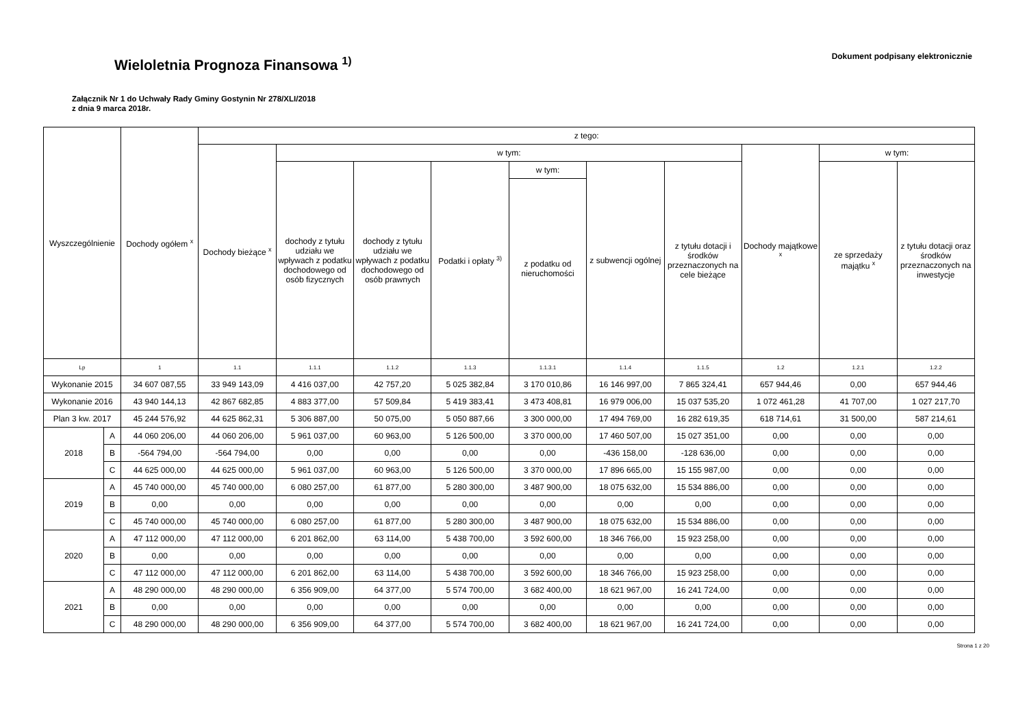Wieloletnia Prognoza Finansowa <sup>1)</sup>
Dokument podpisany elektronicznie
Załącznik Nr 1 do Uchwały Rady Gminy Gostynin Nr 278/XLI/2018
z dnia 9 marca 2018r.
| Wyszczególnienie | | Dochody ogółem <sup>x</sup> | z tego: | | | | | | | | | |
| --- | --- | --- | --- | --- | --- | --- | --- | --- | --- | --- | --- | --- |
| | | | Dochody bieżące <sup>x</sup> | w tym: | | | | | | Dochody majątkowe <sup>x</sup> | w tym: | |
| | | | | dochody z tytułu udziału we wpływach z podatku dochodowego od osób fizycznych | dochody z tytułu udziału we wpływach z podatku dochodowego od osób prawnych | Podatki i opłaty <sup>3)</sup> | w tym: | z subwencji ogólnej | z tytułu dotacji i środków przeznaczonych na cele bieżące | | ze sprzedaży majątku <sup>x</sup> | z tytułu dotacji oraz środków przeznaczonych na inwestycje |
| | | | | | | | z podatku od nieruchomości | | | | | |
| Lp | | 1 | 1.1 | 1.1.1 | 1.1.2 | 1.1.3 | 1.1.3.1 | 1.1.4 | 1.1.5 | 1.2 | 1.2.1 | 1.2.2 |
| Wykonanie 2015 | | 34 607 087,55 | 33 949 143,09 | 4 416 037,00 | 42 757,20 | 5 025 382,84 | 3 170 010,86 | 16 146 997,00 | 7 865 324,41 | 657 944,46 | 0,00 | 657 944,46 |
| Wykonanie 2016 | | 43 940 144,13 | 42 867 682,85 | 4 883 377,00 | 57 509,84 | 5 419 383,41 | 3 473 408,81 | 16 979 006,00 | 15 037 535,20 | 1 072 461,28 | 41 707,00 | 1 027 217,70 |
| Plan 3 kw. 2017 | | 45 244 576,92 | 44 625 862,31 | 5 306 887,00 | 50 075,00 | 5 050 887,66 | 3 300 000,00 | 17 494 769,00 | 16 282 619,35 | 618 714,61 | 31 500,00 | 587 214,61 |
| 2018 | A | 44 060 206,00 | 44 060 206,00 | 5 961 037,00 | 60 963,00 | 5 126 500,00 | 3 370 000,00 | 17 460 507,00 | 15 027 351,00 | 0,00 | 0,00 | 0,00 |
| | B | -564 794,00 | -564 794,00 | 0,00 | 0,00 | 0,00 | 0,00 | -436 158,00 | -128 636,00 | 0,00 | 0,00 | 0,00 |
| | C | 44 625 000,00 | 44 625 000,00 | 5 961 037,00 | 60 963,00 | 5 126 500,00 | 3 370 000,00 | 17 896 665,00 | 15 155 987,00 | 0,00 | 0,00 | 0,00 |
| 2019 | A | 45 740 000,00 | 45 740 000,00 | 6 080 257,00 | 61 877,00 | 5 280 300,00 | 3 487 900,00 | 18 075 632,00 | 15 534 886,00 | 0,00 | 0,00 | 0,00 |
| | B | 0,00 | 0,00 | 0,00 | 0,00 | 0,00 | 0,00 | 0,00 | 0,00 | 0,00 | 0,00 | 0,00 |
| | C | 45 740 000,00 | 45 740 000,00 | 6 080 257,00 | 61 877,00 | 5 280 300,00 | 3 487 900,00 | 18 075 632,00 | 15 534 886,00 | 0,00 | 0,00 | 0,00 |
| 2020 | A | 47 112 000,00 | 47 112 000,00 | 6 201 862,00 | 63 114,00 | 5 438 700,00 | 3 592 600,00 | 18 346 766,00 | 15 923 258,00 | 0,00 | 0,00 | 0,00 |
| | B | 0,00 | 0,00 | 0,00 | 0,00 | 0,00 | 0,00 | 0,00 | 0,00 | 0,00 | 0,00 | 0,00 |
| | C | 47 112 000,00 | 47 112 000,00 | 6 201 862,00 | 63 114,00 | 5 438 700,00 | 3 592 600,00 | 18 346 766,00 | 15 923 258,00 | 0,00 | 0,00 | 0,00 |
| 2021 | A | 48 290 000,00 | 48 290 000,00 | 6 356 909,00 | 64 377,00 | 5 574 700,00 | 3 682 400,00 | 18 621 967,00 | 16 241 724,00 | 0,00 | 0,00 | 0,00 |
| | B | 0,00 | 0,00 | 0,00 | 0,00 | 0,00 | 0,00 | 0,00 | 0,00 | 0,00 | 0,00 | 0,00 |
| | C | 48 290 000,00 | 48 290 000,00 | 6 356 909,00 | 64 377,00 | 5 574 700,00 | 3 682 400,00 | 18 621 967,00 | 16 241 724,00 | 0,00 | 0,00 | 0,00 |
Strona 1 z 20